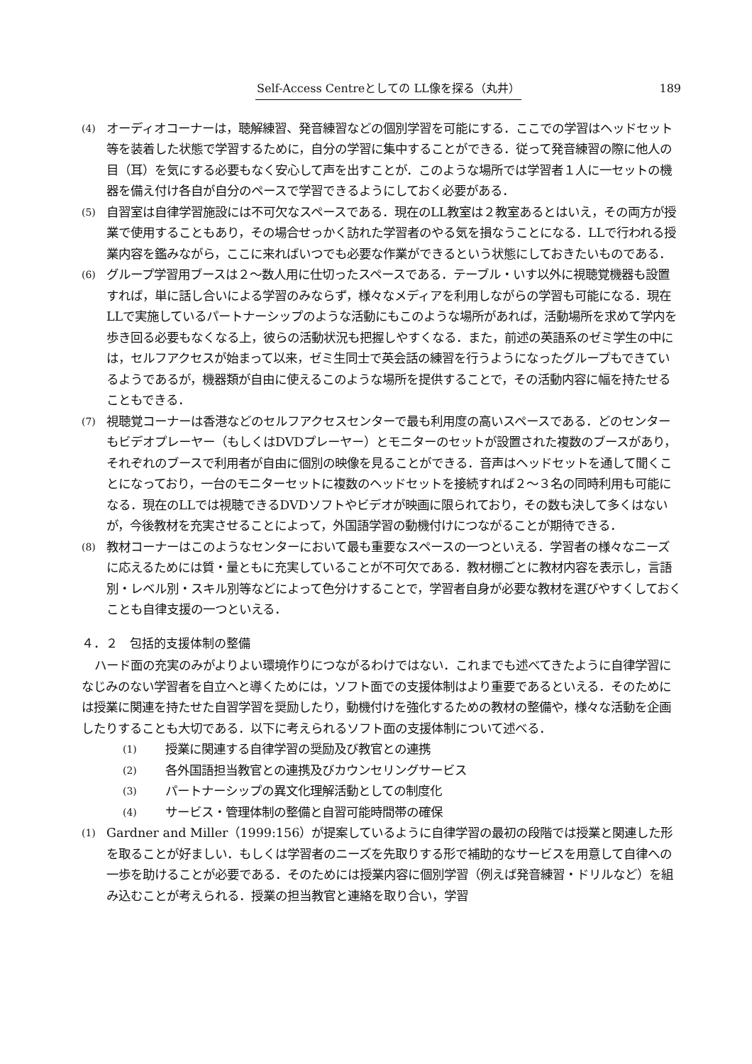Self-Access Centreとしての LL像を探る（丸井） 189
(4) オーディオコーナーは，聴解練習、発音練習などの個別学習を可能にする．ここでの学習はヘッドセット等を装着した状態で学習するために，自分の学習に集中することができる．従って発音練習の際に他人の目（耳）を気にする必要もなく安心して声を出すことが．このような場所では学習者１人に一セットの機器を備え付け各自が自分のペースで学習できるようにしておく必要がある．
(5) 自習室は自律学習施設には不可欠なスペースである．現在のLL教室は２教室あるとはいえ，その両方が授業で使用することもあり，その場合せっかく訪れた学習者のやる気を損なうことになる．LLで行われる授業内容を鑑みながら，ここに来ればいつでも必要な作業ができるという状態にしておきたいものである．
(6) グループ学習用ブースは２〜数人用に仕切ったスペースである．テーブル・いす以外に視聴覚機器も設置すれば，単に話し合いによる学習のみならず，様々なメディアを利用しながらの学習も可能になる．現在LLで実施しているパートナーシップのような活動にもこのような場所があれば，活動場所を求めて学内を歩き回る必要もなくなる上，彼らの活動状況も把握しやすくなる．また，前述の英語系のゼミ学生の中には，セルフアクセスが始まって以来，ゼミ生同士で英会話の練習を行うようになったグループもできているようであるが，機器類が自由に使えるこのような場所を提供することで，その活動内容に幅を持たせることもできる．
(7) 視聴覚コーナーは香港などのセルフアクセスセンターで最も利用度の高いスペースである．どのセンターもビデオプレーヤー（もしくはDVDプレーヤー）とモニターのセットが設置された複数のブースがあり，それぞれのブースで利用者が自由に個別の映像を見ることができる．音声はヘッドセットを通して聞くことになっており，一台のモニターセットに複数のヘッドセットを接続すれば２〜３名の同時利用も可能になる．現在のLLでは視聴できるDVDソフトやビデオが映画に限られており，その数も決して多くはないが，今後教材を充実させることによって，外国語学習の動機付けにつながることが期待できる．
(8) 教材コーナーはこのようなセンターにおいて最も重要なスペースの一つといえる．学習者の様々なニーズに応えるためには質・量ともに充実していることが不可欠である．教材棚ごとに教材内容を表示し，言語別・レベル別・スキル別等などによって色分けすることで，学習者自身が必要な教材を選びやすくしておくことも自律支援の一つといえる．
４．２　包括的支援体制の整備
ハード面の充実のみがよりよい環境作りにつながるわけではない．これまでも述べてきたように自律学習になじみのない学習者を自立へと導くためには，ソフト面での支援体制はより重要であるといえる．そのためには授業に関連を持たせた自習学習を奨励したり，動機付けを強化するための教材の整備や，様々な活動を企画したりすることも大切である．以下に考えられるソフト面の支援体制について述べる．
(1) 授業に関連する自律学習の奨励及び教官との連携
(2) 各外国語担当教官との連携及びカウンセリングサービス
(3) パートナーシップの異文化理解活動としての制度化
(4) サービス・管理体制の整備と自習可能時間帯の確保
(1) Gardner and Miller（1999:156）が提案しているように自律学習の最初の段階では授業と関連した形を取ることが好ましい．もしくは学習者のニーズを先取りする形で補助的なサービスを用意して自律への一歩を助けることが必要である．そのためには授業内容に個別学習（例えば発音練習・ドリルなど）を組み込むことが考えられる．授業の担当教官と連絡を取り合い，学習